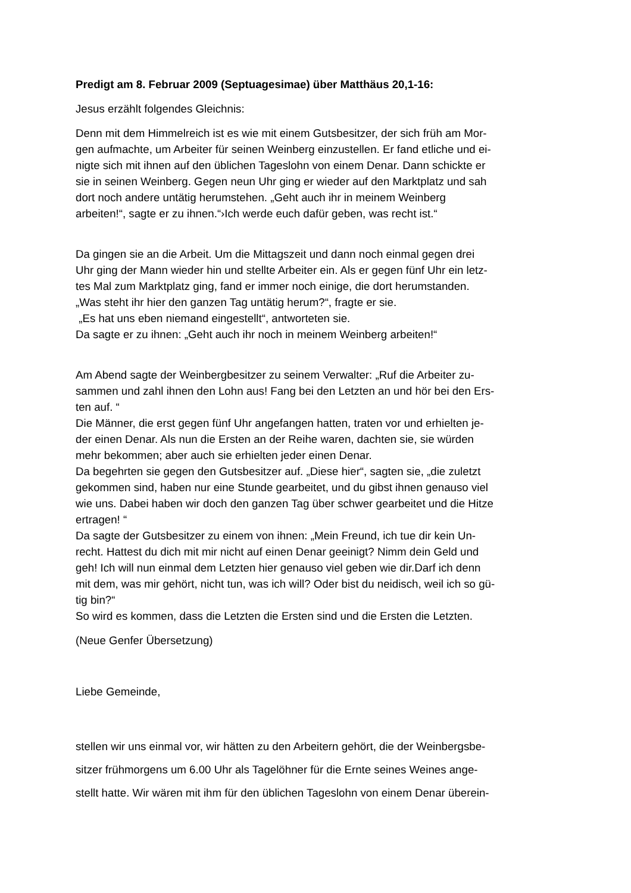Predigt am 8. Februar 2009 (Septuagesimae) über Matthäus 20,1-16:
Jesus erzählt folgendes Gleichnis:
Denn mit dem Himmelreich ist es wie mit einem Gutsbesitzer, der sich früh am Mor-
gen aufmachte, um Arbeiter für seinen Weinberg einzustellen. Er fand etliche und ei-
nigte sich mit ihnen auf den üblichen Tageslohn von einem Denar. Dann schickte er
sie in seinen Weinberg. Gegen neun Uhr ging er wieder auf den Marktplatz und sah
dort noch andere untätig herumstehen. „Geht auch ihr in meinem Weinberg
arbeiten!“, sagte er zu ihnen.“›Ich werde euch dafür geben, was recht ist.“
Da gingen sie an die Arbeit. Um die Mittagszeit und dann noch einmal gegen drei
Uhr ging der Mann wieder hin und stellte Arbeiter ein. Als er gegen fünf Uhr ein letz-
tes Mal zum Marktplatz ging, fand er immer noch einige, die dort herumstanden.
„Was steht ihr hier den ganzen Tag untätig herum?“, fragte er sie.
„Es hat uns eben niemand eingestellt“, antworteten sie.
Da sagte er zu ihnen: „Geht auch ihr noch in meinem Weinberg arbeiten!“
Am Abend sagte der Weinbergbesitzer zu seinem Verwalter: „Ruf die Arbeiter zu-
sammen und zahl ihnen den Lohn aus! Fang bei den Letzten an und hör bei den Ers-
ten auf. “
Die Männer, die erst gegen fünf Uhr angefangen hatten, traten vor und erhielten je-
der einen Denar. Als nun die Ersten an der Reihe waren, dachten sie, sie würden
mehr bekommen; aber auch sie erhielten jeder einen Denar.
Da begehrten sie gegen den Gutsbesitzer auf. „Diese hier“, sagten sie, „die zuletzt
gekommen sind, haben nur eine Stunde gearbeitet, und du gibst ihnen genauso viel
wie uns. Dabei haben wir doch den ganzen Tag über schwer gearbeitet und die Hitze
ertragen! “
Da sagte der Gutsbesitzer zu einem von ihnen: „Mein Freund, ich tue dir kein Un-
recht. Hattest du dich mit mir nicht auf einen Denar geeinigt? Nimm dein Geld und
geh! Ich will nun einmal dem Letzten hier genauso viel geben wie dir.Darf ich denn
mit dem, was mir gehört, nicht tun, was ich will? Oder bist du neidisch, weil ich so gü-
tig bin?“
So wird es kommen, dass die Letzten die Ersten sind und die Ersten die Letzten.
(Neue Genfer Übersetzung)
Liebe Gemeinde,
stellen wir uns einmal vor, wir hätten zu den Arbeitern gehört, die der Weinbergsbe-
sitzer frühmorgens um 6.00 Uhr als Tagelöhner für die Ernte seines Weines ange-
stellt hatte. Wir wären mit ihm für den üblichen Tageslohn von einem Denar überein-